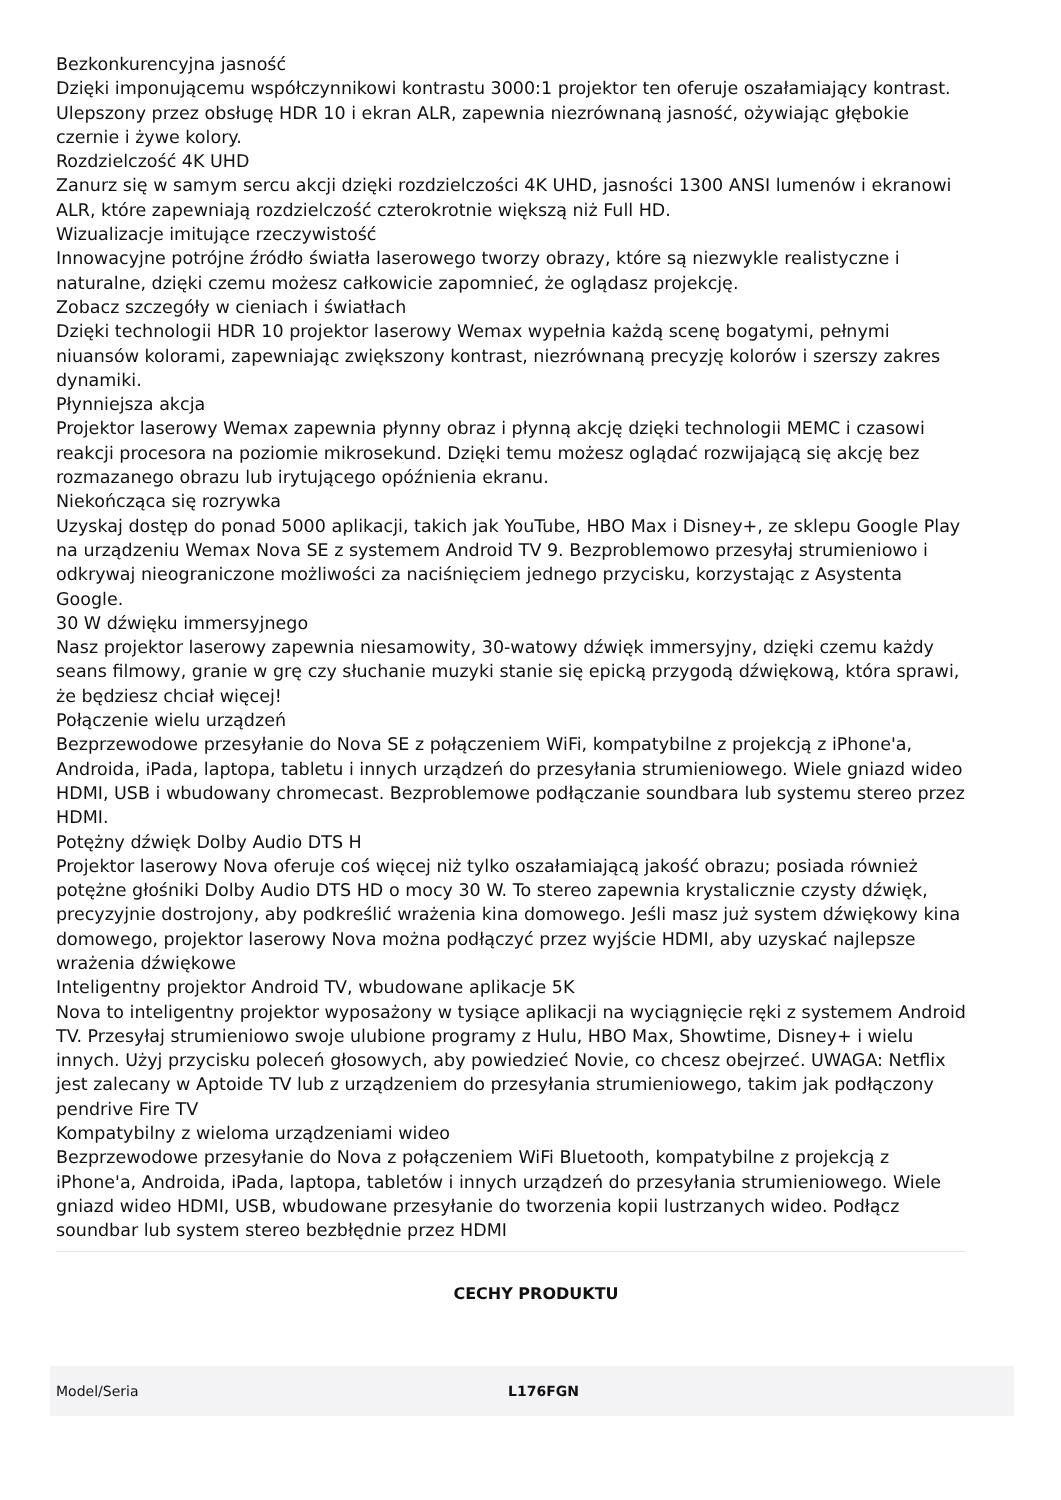Bezkonkurencyjna jasność
Dzięki imponującemu współczynnikowi kontrastu 3000:1 projektor ten oferuje oszałamiający kontrast. Ulepszony przez obsługę HDR 10 i ekran ALR, zapewnia niezrównaną jasność, ożywiając głębokie czernie i żywe kolory.
Rozdzielczość 4K UHD
Zanurz się w samym sercu akcji dzięki rozdzielczości 4K UHD, jasności 1300 ANSI lumenów i ekranowi ALR, które zapewniają rozdzielczość czterokrotnie większą niż Full HD.
Wizualizacje imitujące rzeczywistość
Innowacyjne potrójne źródło światła laserowego tworzy obrazy, które są niezwykle realistyczne i naturalne, dzięki czemu możesz całkowicie zapomnieć, że oglądasz projekcję.
Zobacz szczegóły w cieniach i światłach
Dzięki technologii HDR 10 projektor laserowy Wemax wypełnia każdą scenę bogatymi, pełnymi niuansów kolorami, zapewniając zwiększony kontrast, niezrównaną precyzję kolorów i szerszy zakres dynamiki.
Płynniejsza akcja
Projektor laserowy Wemax zapewnia płynny obraz i płynną akcję dzięki technologii MEMC i czasowi reakcji procesora na poziomie mikrosekund. Dzięki temu możesz oglądać rozwijającą się akcję bez rozmazanego obrazu lub irytującego opóźnienia ekranu.
Niekończąca się rozrywka
Uzyskaj dostęp do ponad 5000 aplikacji, takich jak YouTube, HBO Max i Disney+, ze sklepu Google Play na urządzeniu Wemax Nova SE z systemem Android TV 9. Bezproblemowo przesyłaj strumieniowo i odkrywaj nieograniczone możliwości za naciśnięciem jednego przycisku, korzystając z Asystenta Google.
30 W dźwięku immersyjnego
Nasz projektor laserowy zapewnia niesamowity, 30-watowy dźwięk immersyjny, dzięki czemu każdy seans filmowy, granie w grę czy słuchanie muzyki stanie się epicką przygodą dźwiękową, która sprawi, że będziesz chciał więcej!
Połączenie wielu urządzeń
Bezprzewodowe przesyłanie do Nova SE z połączeniem WiFi, kompatybilne z projekcją z iPhone'a, Androida, iPada, laptopa, tabletu i innych urządzeń do przesyłania strumieniowego. Wiele gniazd wideo HDMI, USB i wbudowany chromecast. Bezproblemowe podłączanie soundbara lub systemu stereo przez HDMI.
Potężny dźwięk Dolby Audio DTS H
Projektor laserowy Nova oferuje coś więcej niż tylko oszałamiającą jakość obrazu; posiada również potężne głośniki Dolby Audio DTS HD o mocy 30 W. To stereo zapewnia krystalicznie czysty dźwięk, precyzyjnie dostrojony, aby podkreślić wrażenia kina domowego. Jeśli masz już system dźwiękowy kina domowego, projektor laserowy Nova można podłączyć przez wyjście HDMI, aby uzyskać najlepsze wrażenia dźwiękowe
Inteligentny projektor Android TV, wbudowane aplikacje 5K
Nova to inteligentny projektor wyposażony w tysiące aplikacji na wyciągnięcie ręki z systemem Android TV. Przesyłaj strumieniowo swoje ulubione programy z Hulu, HBO Max, Showtime, Disney+ i wielu innych. Użyj przycisku poleceń głosowych, aby powiedzieć Novie, co chcesz obejrzeć. UWAGA: Netflix jest zalecany w Aptoide TV lub z urządzeniem do przesyłania strumieniowego, takim jak podłączony pendrive Fire TV
Kompatybilny z wieloma urządzeniami wideo
Bezprzewodowe przesyłanie do Nova z połączeniem WiFi Bluetooth, kompatybilne z projekcją z iPhone'a, Androida, iPada, laptopa, tabletów i innych urządzeń do przesyłania strumieniowego. Wiele gniazd wideo HDMI, USB, wbudowane przesyłanie do tworzenia kopii lustrzanych wideo. Podłącz soundbar lub system stereo bezbłędnie przez HDMI
CECHY PRODUKTU
| Model/Seria | L176FGN |